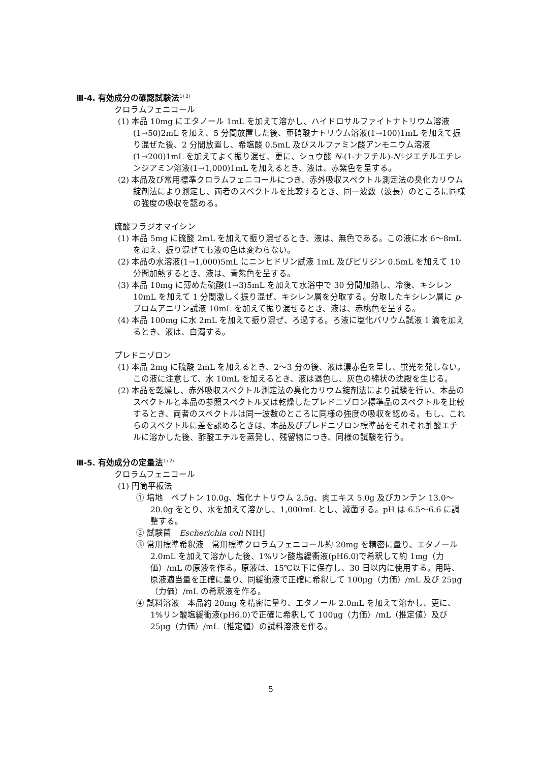Ⅲ-4. 有効成分の確認試験法<sup>1) 2)</sup>
クロラムフェニコール
(1) 本品 10mg にエタノール 1mL を加えて溶かし、ハイドロサルファイトナトリウム溶液(1→50)2mL を加え、5 分間放置した後、亜硝酸ナトリウム溶液(1→100)1mL を加えて振り混ぜた後、2 分間放置し、希塩酸 0.5mL 及びスルファミン酸アンモニウム溶液(1→200)1mL を加えてよく振り混ぜ、更に、シュウ酸 N-(1-ナフチル)-N'-ジエチルエチレンジアミン溶液(1→1,000)1mL を加えるとき、液は、赤紫色を呈する。
(2) 本品及び常用標準クロラムフェニコールにつき、赤外吸収スペクトル測定法の臭化カリウム錠剤法により測定し、両者のスペクトルを比較するとき、同一波数（波長）のところに同様の強度の吸収を認める。
硫酸フラジオマイシン
(1) 本品 5mg に硫酸 2mL を加えて振り混ぜるとき、液は、無色である。この液に水 6～8mL を加え、振り混ぜても液の色は変わらない。
(2) 本品の水溶液(1→1,000)5mL にニンヒドリン試液 1mL 及びピリジン 0.5mL を加えて 10 分間加熱するとき、液は、青紫色を呈する。
(3) 本品 10mg に薄めた硫酸(1→3)5mL を加えて水浴中で 30 分間加熱し、冷後、キシレン 10mL を加えて 1 分間激しく振り混ぜ、キシレン層を分取する。分取したキシレン層に p-ブロムアニリン試液 10mL を加えて振り混ぜるとき、液は、赤桃色を呈する。
(4) 本品 100mg に水 2mL を加えて振り混ぜ、ろ過する。ろ液に塩化バリウム試液 1 滴を加えるとき、液は、白濁する。
プレドニゾロン
(1) 本品 2mg に硫酸 2mL を加えるとき、2～3 分の後、液は濃赤色を呈し、蛍光を発しない。この液に注意して、水 10mL を加えるとき、液は退色し、灰色の綿状の沈殿を生じる。
(2) 本品を乾燥し、赤外吸収スペクトル測定法の臭化カリウム錠剤法により試験を行い、本品のスペクトルと本品の参照スペクトル又は乾燥したプレドニゾロン標準品のスペクトルを比較するとき、両者のスペクトルは同一波数のところに同様の強度の吸収を認める。もし、これらのスペクトルに差を認めるときは、本品及びプレドニゾロン標準品をそれぞれ酢酸エチルに溶かした後、酢酸エチルを蒸発し、残留物につき、同様の試験を行う。
Ⅲ-5. 有効成分の定量法<sup>1) 2)</sup>
クロラムフェニコール
(1) 円筒平板法
① 培地　ペプトン 10.0g、塩化ナトリウム 2.5g、肉エキス 5.0g 及びカンテン 13.0～20.0g をとり、水を加えて溶かし、1,000mL とし、滅菌する。pH は 6.5～6.6 に調整する。
② 試験菌　Escherichia coli NIHJ
③ 常用標準希釈液　常用標準クロラムフェニコール約 20mg を精密に量り、エタノール 2.0mL を加えて溶かした後、1%リン酸塩緩衝液(pH6.0)で希釈して約 1mg（力価）/mL の原液を作る。原液は、15℃以下に保存し、30 日以内に使用する。用時、原液適当量を正確に量り、同緩衝液で正確に希釈して 100μg（力価）/mL 及び 25μg（力価）/mL の希釈液を作る。
④ 試料溶液　本品約 20mg を精密に量り、エタノール 2.0mL を加えて溶かし、更に、1%リン酸塩緩衝液(pH6.0)で正確に希釈して 100μg（力価）/mL（推定値）及び 25μg（力価）/mL（推定値）の試料溶液を作る。
5